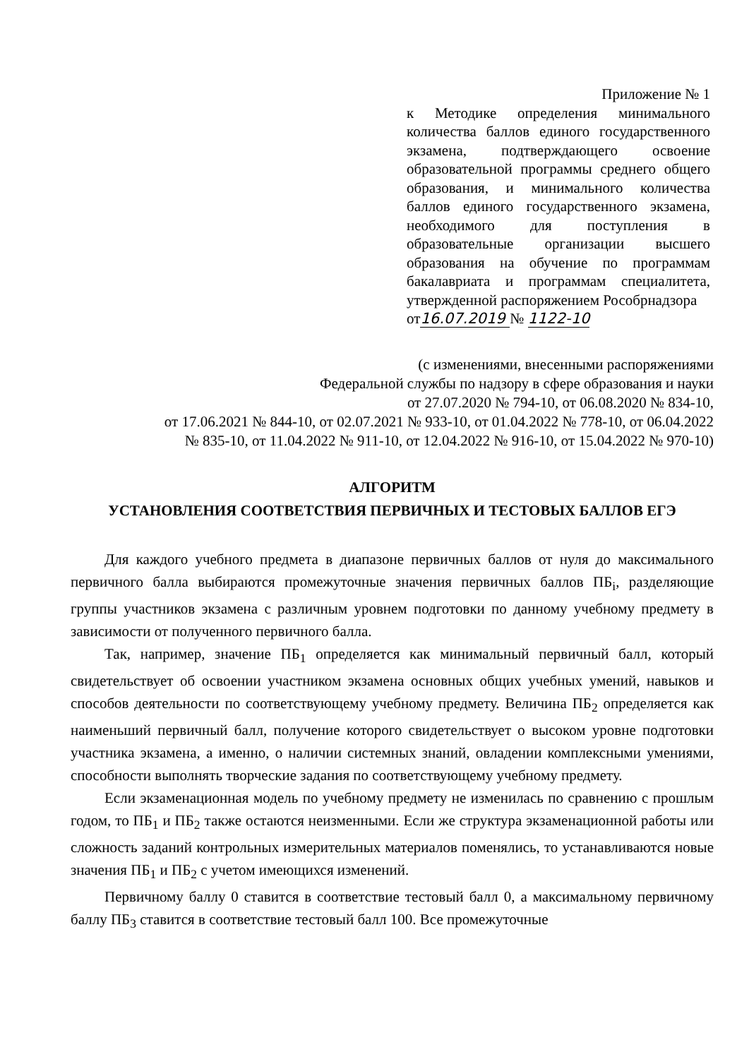Приложение № 1
к Методике определения минимального количества баллов единого государственного экзамена, подтверждающего освоение образовательной программы среднего общего образования, и минимального количества баллов единого государственного экзамена, необходимого для поступления в образовательные организации высшего образования на обучение по программам бакалавриата и программам специалитета, утвержденной распоряжением Рособрнадзора
от16.07.2019 № 1122-10
(с изменениями, внесенными распоряжениями
Федеральной службы по надзору в сфере образования и науки
от 27.07.2020 № 794-10, от 06.08.2020 № 834-10,
от 17.06.2021 № 844-10, от 02.07.2021 № 933-10, от 01.04.2022 № 778-10, от 06.04.2022
№ 835-10, от 11.04.2022 № 911-10, от 12.04.2022 № 916-10, от 15.04.2022 № 970-10)
АЛГОРИТМ
УСТАНОВЛЕНИЯ СООТВЕТСТВИЯ ПЕРВИЧНЫХ И ТЕСТОВЫХ БАЛЛОВ ЕГЭ
Для каждого учебного предмета в диапазоне первичных баллов от нуля до максимального первичного балла выбираются промежуточные значения первичных баллов ПБ<sub>i</sub>, разделяющие группы участников экзамена с различным уровнем подготовки по данному учебному предмету в зависимости от полученного первичного балла.
Так, например, значение ПБ<sub>1</sub> определяется как минимальный первичный балл, который свидетельствует об освоении участником экзамена основных общих учебных умений, навыков и способов деятельности по соответствующему учебному предмету. Величина ПБ<sub>2</sub> определяется как наименьший первичный балл, получение которого свидетельствует о высоком уровне подготовки участника экзамена, а именно, о наличии системных знаний, овладении комплексными умениями, способности выполнять творческие задания по соответствующему учебному предмету.
Если экзаменационная модель по учебному предмету не изменилась по сравнению с прошлым годом, то ПБ<sub>1</sub> и ПБ<sub>2</sub> также остаются неизменными. Если же структура экзаменационной работы или сложность заданий контрольных измерительных материалов поменялись, то устанавливаются новые значения ПБ<sub>1</sub> и ПБ<sub>2</sub> с учетом имеющихся изменений.
Первичному баллу 0 ставится в соответствие тестовый балл 0, а максимальному первичному баллу ПБ<sub>3</sub> ставится в соответствие тестовый балл 100. Все промежуточные